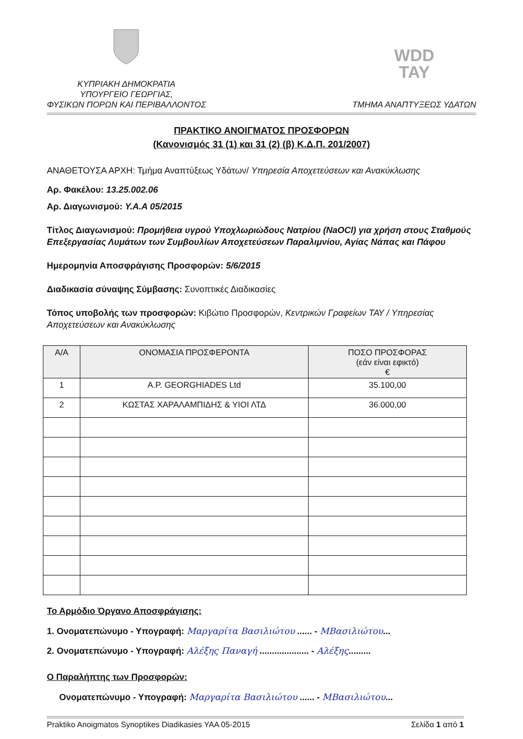ΚΥΠΡΙΑΚΗ ΔΗΜΟΚΡΑΤΙΑ
ΥΠΟΥΡΓΕΙΟ ΓΕΩΡΓΙΑΣ,
ΦΥΣΙΚΩΝ ΠΟΡΩΝ ΚΑΙ ΠΕΡΙΒΑΛΛΟΝΤΟΣ
WDD
TAY
ΤΜΗΜΑ ΑΝΑΠΤΥΞΕΩΣ ΥΔΑΤΩΝ
ΠΡΑΚΤΙΚΟ ΑΝΟΙΓΜΑΤΟΣ ΠΡΟΣΦΟΡΩΝ
(Κανονισμός 31 (1) και 31 (2) (β) Κ.Δ.Π. 201/2007)
ΑΝΑΘΕΤΟΥΣΑ ΑΡΧΗ: Τμήμα Αναπτύξεως Υδάτων/ Υπηρεσία Αποχετεύσεων και Ανακύκλωσης
Αρ. Φακέλου: 13.25.002.06
Αρ. Διαγωνισμού: Υ.Α.Α 05/2015
Τίτλος Διαγωνισμού: Προμήθεια υγρού Υποχλωριώδους Νατρίου (NaOCl) για χρήση στους Σταθμούς Επεξεργασίας Λυμάτων των Συμβουλίων Αποχετεύσεων Παραλιμνίου, Αγίας Νάπας και Πάφου
Ημερομηνία Αποσφράγισης Προσφορών: 5/6/2015
Διαδικασία σύναψης Σύμβασης: Συνοπτικές Διαδικασίες
Τόπος υποβολής των προσφορών: Κιβώτιο Προσφορών, Κεντρικών Γραφείων ΤΑΥ / Υπηρεσίας Αποχετεύσεων και Ανακύκλωσης
| Α/Α | ΟΝΟΜΑΣΙΑ ΠΡΟΣΦΕΡΟΝΤΑ | ΠΟΣΟ ΠΡΟΣΦΟΡΑΣ (εάν είναι εφικτό) € |
| --- | --- | --- |
| 1 | A.P. GEORGHIADES Ltd | 35.100,00 |
| 2 | ΚΩΣΤΑΣ ΧΑΡΑΛΑΜΠΙΔΗΣ & ΥΙΟΙ ΛΤΔ | 36.000,00 |
Το Αρμόδιο Όργανο Αποσφράγισης:
1. Ονοματεπώνυμο - Υπογραφή: Μαργαρίτα Βασιλιώτου ...... - ΜΒασιλιώτου...
2. Ονοματεπώνυμο - Υπογραφή: Αλέξης Παναγή .................... - Αλέξης.........
Ο Παραλήπτης των Προσφορών:
Ονοματεπώνυμο - Υπογραφή: Μαργαρίτα Βασιλιώτου ...... - ΜΒασιλιώτου...
Praktiko Anoigmatos Synoptikes Diadikasies YAA 05-2015 Σελίδα 1 από 1